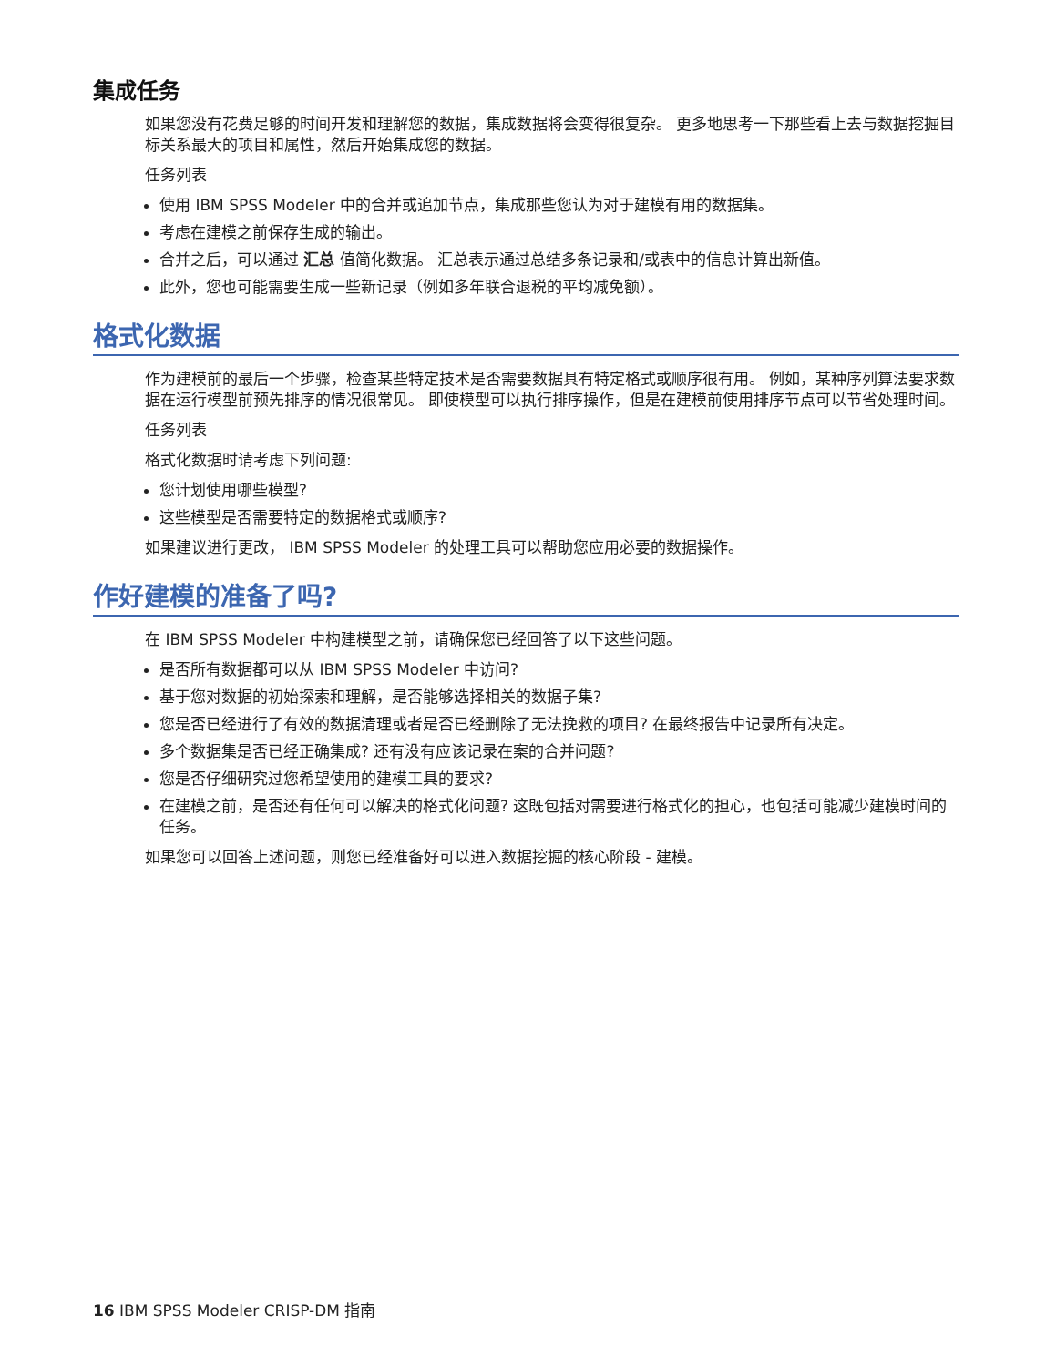集成任务
如果您没有花费足够的时间开发和理解您的数据，集成数据将会变得很复杂。 更多地思考一下那些看上去与数据挖掘目标关系最大的项目和属性，然后开始集成您的数据。
任务列表
使用 IBM SPSS Modeler 中的合并或追加节点，集成那些您认为对于建模有用的数据集。
考虑在建模之前保存生成的输出。
合并之后，可以通过 汇总 值简化数据。 汇总表示通过总结多条记录和/或表中的信息计算出新值。
此外，您也可能需要生成一些新记录（例如多年联合退税的平均减免额）。
格式化数据
作为建模前的最后一个步骤，检查某些特定技术是否需要数据具有特定格式或顺序很有用。 例如，某种序列算法要求数据在运行模型前预先排序的情况很常见。 即使模型可以执行排序操作，但是在建模前使用排序节点可以节省处理时间。
任务列表
格式化数据时请考虑下列问题:
您计划使用哪些模型?
这些模型是否需要特定的数据格式或顺序?
如果建议进行更改， IBM SPSS Modeler 的处理工具可以帮助您应用必要的数据操作。
作好建模的准备了吗?
在 IBM SPSS Modeler 中构建模型之前，请确保您已经回答了以下这些问题。
是否所有数据都可以从 IBM SPSS Modeler 中访问?
基于您对数据的初始探索和理解，是否能够选择相关的数据子集?
您是否已经进行了有效的数据清理或者是否已经删除了无法挽救的项目? 在最终报告中记录所有决定。
多个数据集是否已经正确集成? 还有没有应该记录在案的合并问题?
您是否仔细研究过您希望使用的建模工具的要求?
在建模之前，是否还有任何可以解决的格式化问题? 这既包括对需要进行格式化的担心，也包括可能减少建模时间的任务。
如果您可以回答上述问题，则您已经准备好可以进入数据挖掘的核心阶段 - 建模。
16 IBM SPSS Modeler CRISP-DM 指南